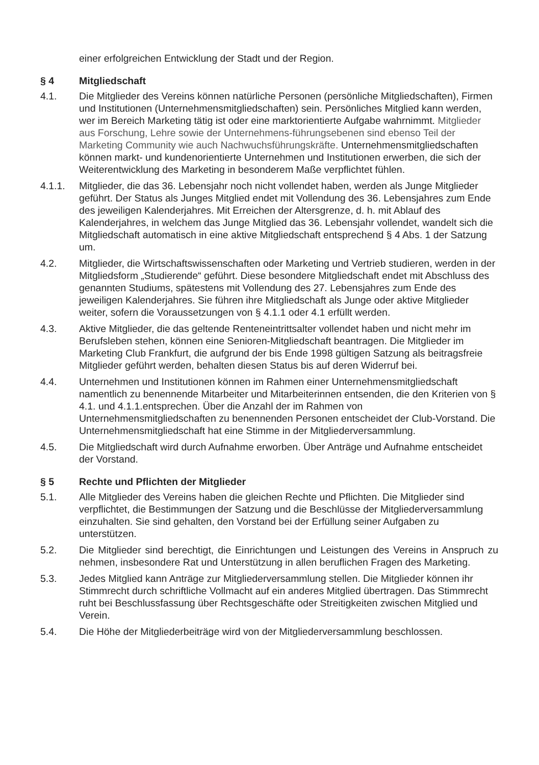einer erfolgreichen Entwicklung der Stadt und der Region.
§ 4 Mitgliedschaft
4.1. Die Mitglieder des Vereins können natürliche Personen (persönliche Mitgliedschaften), Firmen und Institutionen (Unternehmensmitgliedschaften) sein. Persönliches Mitglied kann werden, wer im Bereich Marketing tätig ist oder eine marktorientierte Aufgabe wahrnimmt. Mitglieder aus Forschung, Lehre sowie der Unternehmens-führungsebenen sind ebenso Teil der Marketing Community wie auch Nachwuchsführungskräfte. Unternehmensmitgliedschaften können markt- und kundenorientierte Unternehmen und Institutionen erwerben, die sich der Weiterentwicklung des Marketing in besonderem Maße verpflichtet fühlen.
4.1.1. Mitglieder, die das 36. Lebensjahr noch nicht vollendet haben, werden als Junge Mitglieder geführt. Der Status als Junges Mitglied endet mit Vollendung des 36. Lebensjahres zum Ende des jeweiligen Kalenderjahres. Mit Erreichen der Altersgrenze, d. h. mit Ablauf des Kalenderjahres, in welchem das Junge Mitglied das 36. Lebensjahr vollendet, wandelt sich die Mitgliedschaft automatisch in eine aktive Mitgliedschaft entsprechend § 4 Abs. 1 der Satzung um.
4.2. Mitglieder, die Wirtschaftswissenschaften oder Marketing und Vertrieb studieren, werden in der Mitgliedsform „Studierende“ geführt. Diese besondere Mitgliedschaft endet mit Abschluss des genannten Studiums, spätestens mit Vollendung des 27. Lebensjahres zum Ende des jeweiligen Kalenderjahres. Sie führen ihre Mitgliedschaft als Junge oder aktive Mitglieder weiter, sofern die Voraussetzungen von § 4.1.1 oder 4.1 erfüllt werden.
4.3. Aktive Mitglieder, die das geltende Renteneintrittsalter vollendet haben und nicht mehr im Berufsleben stehen, können eine Senioren-Mitgliedschaft beantragen. Die Mitglieder im Marketing Club Frankfurt, die aufgrund der bis Ende 1998 gültigen Satzung als beitragsfreie Mitglieder geführt werden, behalten diesen Status bis auf deren Widerruf bei.
4.4. Unternehmen und Institutionen können im Rahmen einer Unternehmensmitgliedschaft namentlich zu benennende Mitarbeiter und Mitarbeiterinnen entsenden, die den Kriterien von § 4.1. und 4.1.1.entsprechen. Über die Anzahl der im Rahmen von Unternehmensmitgliedschaften zu benennenden Personen entscheidet der Club-Vorstand. Die Unternehmensmitgliedschaft hat eine Stimme in der Mitgliederversammlung.
4.5. Die Mitgliedschaft wird durch Aufnahme erworben. Über Anträge und Aufnahme entscheidet der Vorstand.
§ 5 Rechte und Pflichten der Mitglieder
5.1. Alle Mitglieder des Vereins haben die gleichen Rechte und Pflichten. Die Mitglieder sind verpflichtet, die Bestimmungen der Satzung und die Beschlüsse der Mitgliederversammlung einzuhalten. Sie sind gehalten, den Vorstand bei der Erfüllung seiner Aufgaben zu unterstützen.
5.2. Die Mitglieder sind berechtigt, die Einrichtungen und Leistungen des Vereins in Anspruch zu nehmen, insbesondere Rat und Unterstützung in allen beruflichen Fragen des Marketing.
5.3. Jedes Mitglied kann Anträge zur Mitgliederversammlung stellen. Die Mitglieder können ihr Stimmrecht durch schriftliche Vollmacht auf ein anderes Mitglied übertragen. Das Stimmrecht ruht bei Beschlussfassung über Rechtsgeschäfte oder Streitigkeiten zwischen Mitglied und Verein.
5.4. Die Höhe der Mitgliederbeiträge wird von der Mitgliederversammlung beschlossen.